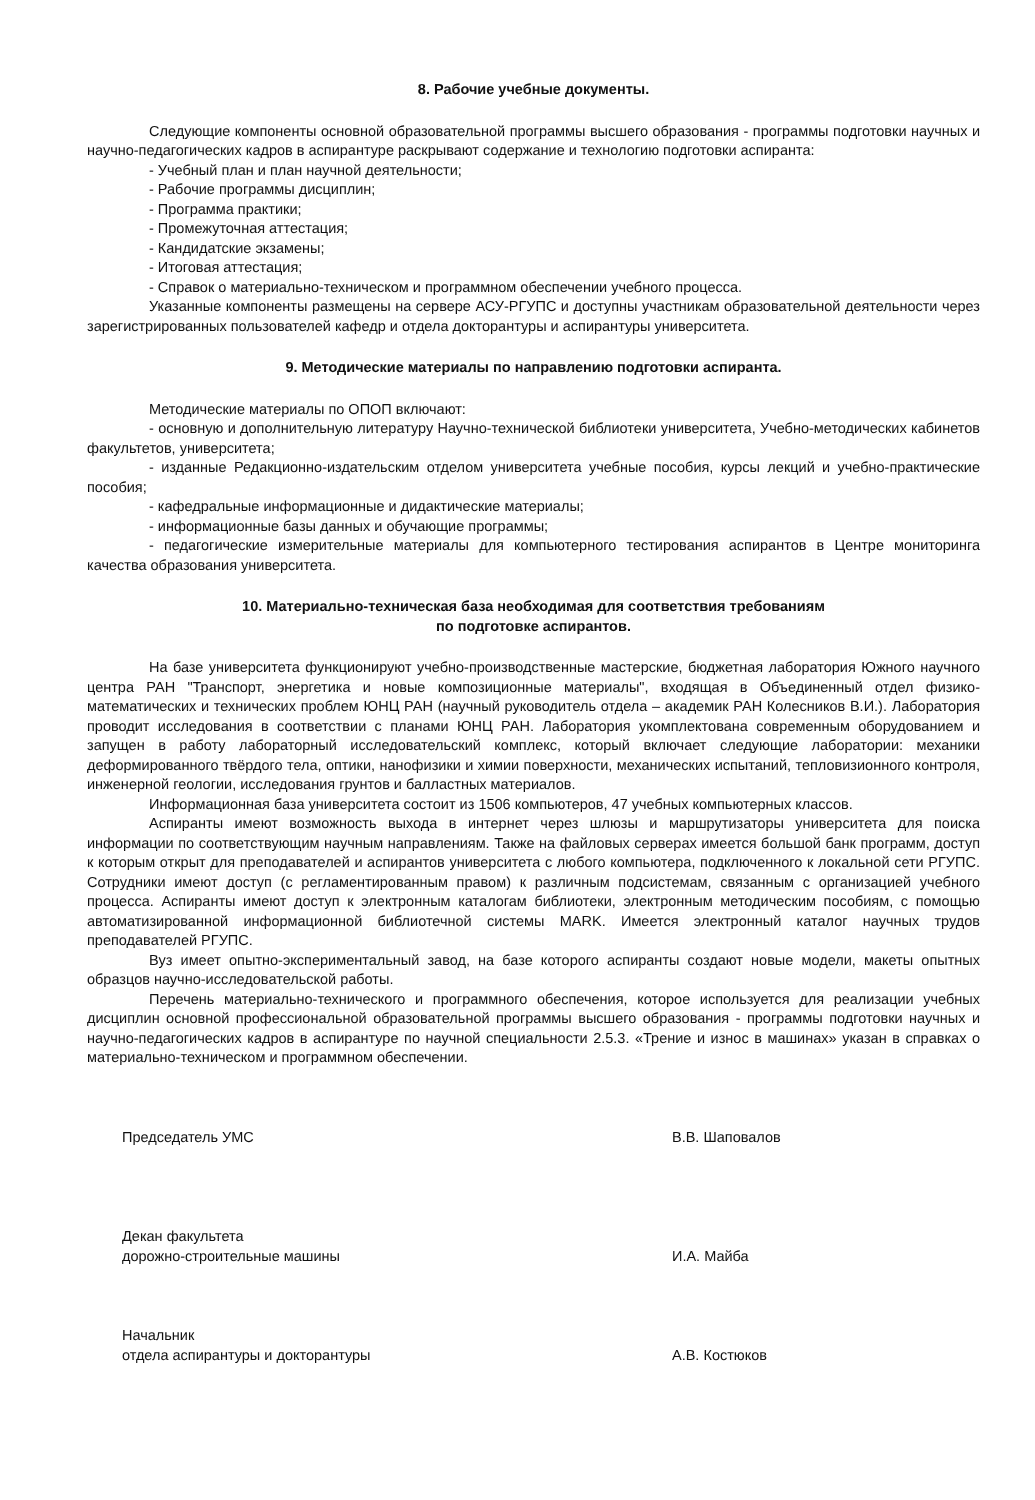8. Рабочие учебные документы.
Следующие компоненты основной образовательной программы высшего образования - программы подготовки научных и научно-педагогических кадров в аспирантуре раскрывают содержание и технологию подготовки аспиранта:
- Учебный план и план научной деятельности;
- Рабочие программы дисциплин;
- Программа практики;
- Промежуточная аттестация;
- Кандидатские экзамены;
- Итоговая аттестация;
- Справок о материально-техническом и программном обеспечении учебного процесса.
Указанные компоненты размещены на сервере АСУ-РГУПС и доступны участникам образовательной деятельности через зарегистрированных пользователей кафедр и отдела докторантуры и аспирантуры университета.
9. Методические материалы по направлению подготовки аспиранта.
Методические материалы по ОПОП включают:
- основную и дополнительную литературу Научно-технической библиотеки университета, Учебно-методических кабинетов факультетов, университета;
- изданные Редакционно-издательским отделом университета учебные пособия, курсы лекций и учебно-практические пособия;
- кафедральные информационные и дидактические материалы;
- информационные базы данных и обучающие программы;
- педагогические измерительные материалы для компьютерного тестирования аспирантов в Центре мониторинга качества образования университета.
10. Материально-техническая база необходимая для соответствия требованиям
по подготовке аспирантов.
На базе университета функционируют учебно-производственные мастерские, бюджетная лаборатория Южного научного центра РАН "Транспорт, энергетика и новые композиционные материалы", входящая в Объединенный отдел физико-математических и технических проблем ЮНЦ РАН (научный руководитель отдела – академик РАН Колесников В.И.). Лаборатория проводит исследования в соответствии с планами ЮНЦ РАН. Лаборатория укомплектована современным оборудованием и запущен в работу лабораторный исследовательский комплекс, который включает следующие лаборатории: механики деформированного твёрдого тела, оптики, нанофизики и химии поверхности, механических испытаний, тепловизионного контроля, инженерной геологии, исследования грунтов и балластных материалов.
Информационная база университета состоит из 1506 компьютеров, 47 учебных компьютерных классов.
Аспиранты имеют возможность выхода в интернет через шлюзы и маршрутизаторы университета для поиска информации по соответствующим научным направлениям. Также на файловых серверах имеется большой банк программ, доступ к которым открыт для преподавателей и аспирантов университета с любого компьютера, подключенного к локальной сети РГУПС. Сотрудники имеют доступ (с регламентированным правом) к различным подсистемам, связанным с организацией учебного процесса. Аспиранты имеют доступ к электронным каталогам библиотеки, электронным методическим пособиям, с помощью автоматизированной информационной библиотечной системы MARK. Имеется электронный каталог научных трудов преподавателей РГУПС.
Вуз имеет опытно-экспериментальный завод, на базе которого аспиранты создают новые модели, макеты опытных образцов научно-исследовательской работы.
Перечень материально-технического и программного обеспечения, которое используется для реализации учебных дисциплин основной профессиональной образовательной программы высшего образования - программы подготовки научных и научно-педагогических кадров в аспирантуре по научной специальности 2.5.3. «Трение и износ в машинах» указан в справках о материально-техническом и программном обеспечении.
Председатель УМС В.В. Шаповалов
Декан факультета
дорожно-строительные машины
И.А. Майба
Начальник
отдела аспирантуры и докторантуры
А.В. Костюков